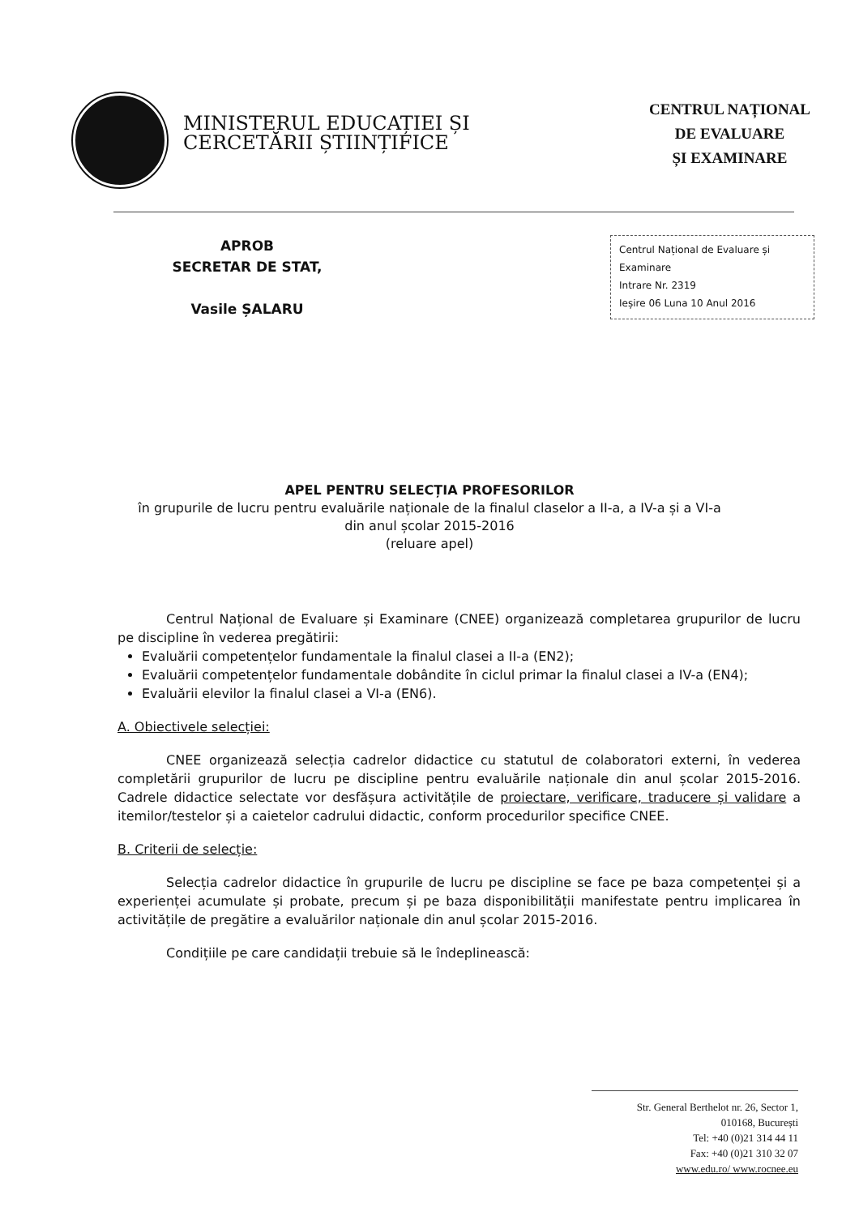MINISTERUL EDUCAȚIEI ȘI
CERCETĂRII ȘTIINȚIFICE
CENTRUL NAȚIONAL
DE EVALUARE
ȘI EXAMINARE
APROB
SECRETAR DE STAT,
Vasile ȘALARU
Centrul Național de Evaluare și Examinare
Intrare Nr. 2319
Ieșire 06 Luna 10 Anul 2016
APEL PENTRU SELECȚIA PROFESORILOR
în grupurile de lucru pentru evaluările naționale de la finalul claselor a II-a, a IV-a și a VI-a
din anul școlar 2015-2016
(reluare apel)
Centrul Național de Evaluare și Examinare (CNEE) organizează completarea grupurilor de lucru pe discipline în vederea pregătirii:
Evaluării competențelor fundamentale la finalul clasei a II-a (EN2);
Evaluării competențelor fundamentale dobândite în ciclul primar la finalul clasei a IV-a (EN4);
Evaluării elevilor la finalul clasei a VI-a (EN6).
A. Obiectivele selecției:
CNEE organizează selecția cadrelor didactice cu statutul de colaboratori externi, în vederea completării grupurilor de lucru pe discipline pentru evaluările naționale din anul școlar 2015-2016. Cadrele didactice selectate vor desfășura activitățile de proiectare, verificare, traducere și validare a itemilor/testelor și a caietelor cadrului didactic, conform procedurilor specifice CNEE.
B. Criterii de selecție:
Selecția cadrelor didactice în grupurile de lucru pe discipline se face pe baza competenței și a experienței acumulate și probate, precum și pe baza disponibilității manifestate pentru implicarea în activitățile de pregătire a evaluărilor naționale din anul școlar 2015-2016.
Condițiile pe care candidații trebuie să le îndeplinească:
Str. General Berthelot nr. 26, Sector 1,
010168, București
Tel: +40 (0)21 314 44 11
Fax: +40 (0)21 310 32 07
www.edu.ro/ www.rocnee.eu